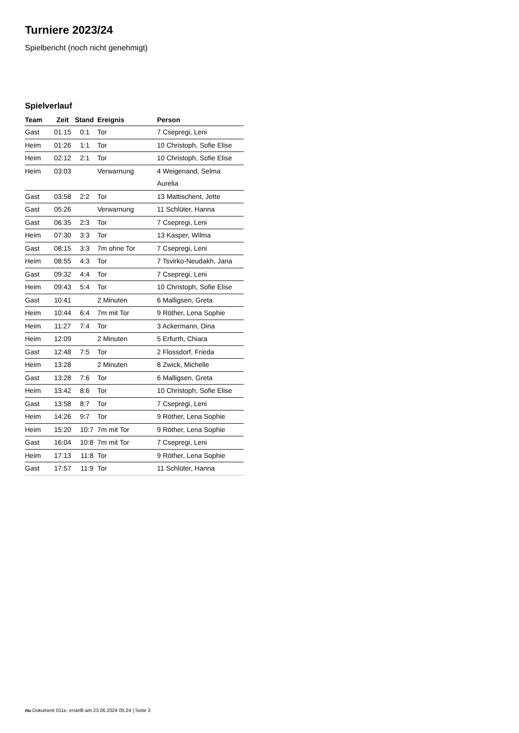Turniere 2023/24
Spielbericht (noch nicht genehmigt)
Spielverlauf
| Team | Zeit | Stand | Ereignis | Person |
| --- | --- | --- | --- | --- |
| Gast | 01:15 | 0:1 | Tor | 7 Csepregi, Leni |
| Heim | 01:26 | 1:1 | Tor | 10 Christoph, Sofie Elise |
| Heim | 02:12 | 2:1 | Tor | 10 Christoph, Sofie Elise |
| Heim | 03:03 | | Verwarnung | 4 Weigenand, Selma Aurelia |
| Gast | 03:58 | 2:2 | Tor | 13 Mattischent, Jette |
| Gast | 05:26 | | Verwarnung | 11 Schlüter, Hanna |
| Gast | 06:35 | 2:3 | Tor | 7 Csepregi, Leni |
| Heim | 07:30 | 3:3 | Tor | 13 Kasper, Wilma |
| Gast | 08:15 | 3:3 | 7m ohne Tor | 7 Csepregi, Leni |
| Heim | 08:55 | 4:3 | Tor | 7 Tsvirko-Neudakh, Jana |
| Gast | 09:32 | 4:4 | Tor | 7 Csepregi, Leni |
| Heim | 09:43 | 5:4 | Tor | 10 Christoph, Sofie Elise |
| Gast | 10:41 | | 2 Minuten | 6 Malligsen, Greta |
| Heim | 10:44 | 6:4 | 7m mit Tor | 9 Röther, Lena Sophie |
| Heim | 11:27 | 7:4 | Tor | 3 Ackermann, Dina |
| Heim | 12:09 | | 2 Minuten | 5 Erfurth, Chiara |
| Gast | 12:48 | 7:5 | Tor | 2 Flossdorf, Frieda |
| Heim | 13:28 | | 2 Minuten | 8 Zwick, Michelle |
| Gast | 13:28 | 7:6 | Tor | 6 Malligsen, Greta |
| Heim | 13:42 | 8:6 | Tor | 10 Christoph, Sofie Elise |
| Gast | 13:58 | 8:7 | Tor | 7 Csepregi, Leni |
| Heim | 14:26 | 9:7 | Tor | 9 Röther, Lena Sophie |
| Heim | 15:20 | 10:7 | 7m mit Tor | 9 Röther, Lena Sophie |
| Gast | 16:04 | 10:8 | 7m mit Tor | 7 Csepregi, Leni |
| Heim | 17:13 | 11:8 | Tor | 9 Röther, Lena Sophie |
| Gast | 17:57 | 11:9 | Tor | 11 Schlüter, Hanna |
nu.Dokument 011e, erstellt am 23.06.2024 05:24 | Seite 3